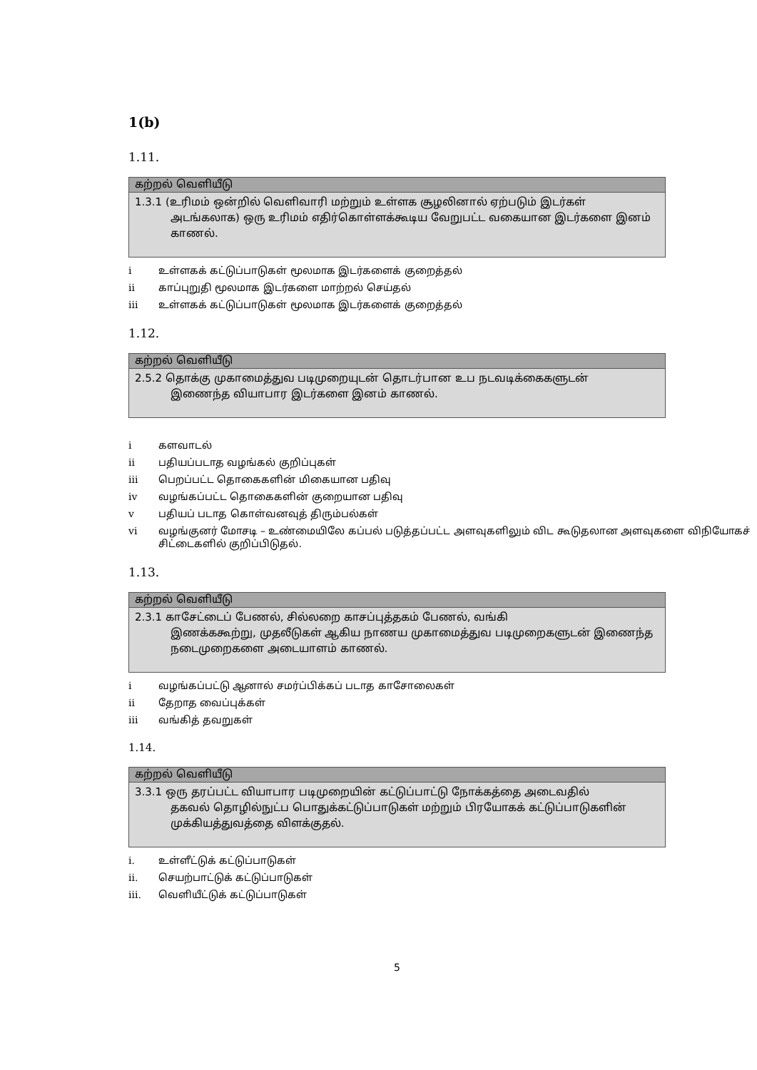1(b)
1.11.
| கற்றல் வெளியீடு |
| --- |
| 1.3.1 (உரிமம் ஒன்றில் வெளிவாரி மற்றும் உள்ளக சூழலினால் ஏற்படும் இடர்கள் அடங்கலாக) ஒரு உரிமம் எதிர்கொள்ளக்கூடிய வேறுபட்ட வகையான இடர்களை இனம் காணல். |
i உள்ளகக் கட்டுப்பாடுகள் மூலமாக இடர்களைக் குறைத்தல்
ii காப்புறுதி மூலமாக இடர்களை மாற்றல் செய்தல்
iii உள்ளகக் கட்டுப்பாடுகள் மூலமாக இடர்களைக் குறைத்தல்
1.12.
| கற்றல் வெளியீடு |
| --- |
| 2.5.2 தொக்கு முகாமைத்துவ படிமுறையுடன் தொடர்பான உப நடவடிக்கைகளுடன் இணைந்த வியாபார இடர்களை இனம் காணல். |
i களவாடல்
ii பதியப்படாத வழங்கல் குறிப்புகள்
iii பெறப்பட்ட தொகைகளின் மிகையான பதிவு
iv வழங்கப்பட்ட தொகைகளின் குறையான பதிவு
v பதியப் படாத கொள்வனவுத் திரும்பல்கள்
vi வழங்குனர் மோசடி – உண்மையிலே கப்பல் படுத்தப்பட்ட அளவுகளிலும் விட கூடுதலான அளவுகளை விநியோகச் சிட்டைகளில் குறிப்பிடுதல்.
1.13.
| கற்றல் வெளியீடு |
| --- |
| 2.3.1 காசேட்டைப் பேணல், சில்லறை காசப்புத்தகம் பேணல், வங்கி இணக்ககூற்று, முதலீடுகள் ஆகிய நாணய முகாமைத்துவ படிமுறைகளுடன் இணைந்த நடைமுறைகளை அடையாளம் காணல். |
i வழங்கப்பட்டு ஆனால் சமர்ப்பிக்கப் படாத காசோலைகள்
ii தேறாத வைப்புக்கள்
iii வங்கித் தவறுகள்
1.14.
| கற்றல் வெளியீடு |
| --- |
| 3.3.1 ஒரு தரப்பட்ட வியாபார படிமுறையின் கட்டுப்பாட்டு நோக்கத்தை அடைவதில் தகவல் தொழில்நுட்ப பொதுக்கட்டுப்பாடுகள் மற்றும் பிரயோகக் கட்டுப்பாடுகளின் முக்கியத்துவத்தை விளக்குதல். |
i. உள்ளீட்டுக் கட்டுப்பாடுகள்
ii. செயற்பாட்டுக் கட்டுப்பாடுகள்
iii. வெளியீட்டுக் கட்டுப்பாடுகள்
5